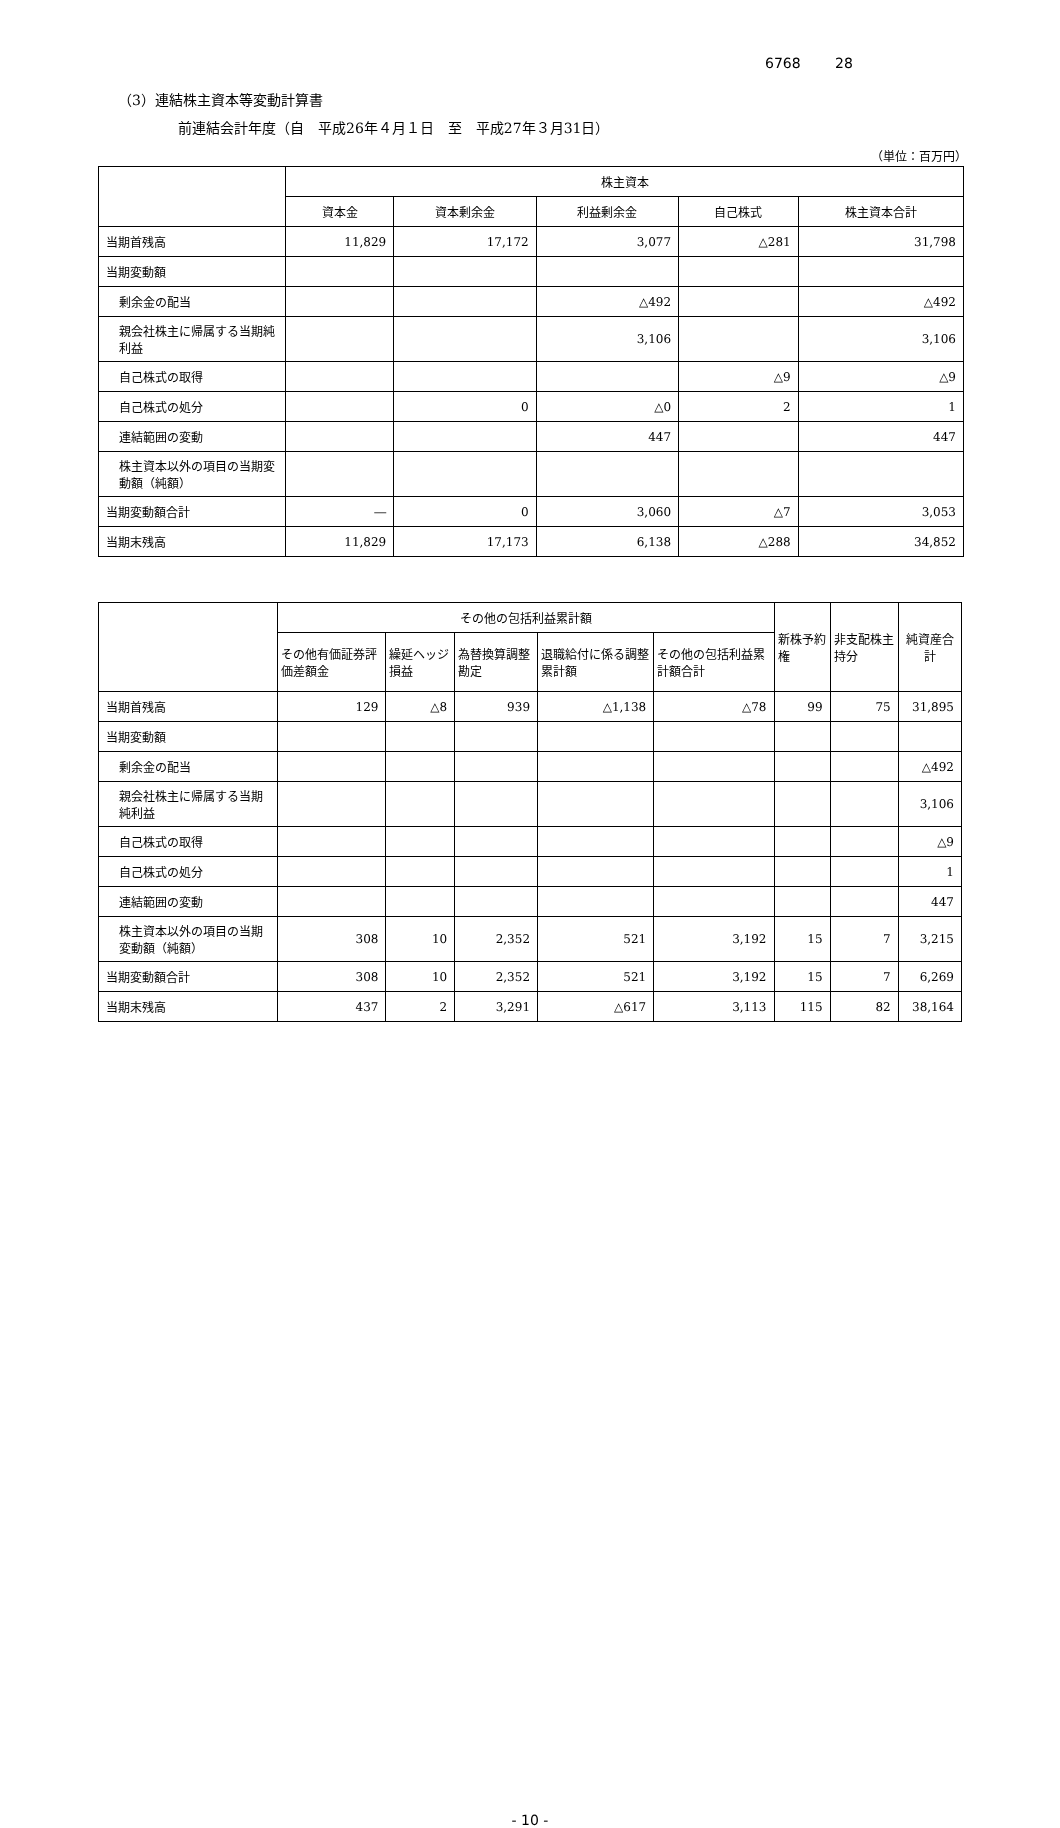6768 28
（3）連結株主資本等変動計算書
前連結会計年度（自　平成26年４月１日　至　平成27年３月31日）
（単位：百万円）
| | 株主資本 | | | | |
| --- | --- | --- | --- | --- | --- |
| | 資本金 | 資本剰余金 | 利益剰余金 | 自己株式 | 株主資本合計 |
| 当期首残高 | 11,829 | 17,172 | 3,077 | △281 | 31,798 |
| 当期変動額 | | | | | |
| 剰余金の配当 | | | △492 | | △492 |
| 親会社株主に帰属する当期純利益 | | | 3,106 | | 3,106 |
| 自己株式の取得 | | | | △9 | △9 |
| 自己株式の処分 | | 0 | △0 | 2 | 1 |
| 連結範囲の変動 | | | 447 | | 447 |
| 株主資本以外の項目の当期変動額（純額） | | | | | |
| 当期変動額合計 | ― | 0 | 3,060 | △7 | 3,053 |
| 当期末残高 | 11,829 | 17,173 | 6,138 | △288 | 34,852 |
| | その他の包括利益累計額 | | | | | 新株予約権 | 非支配株主持分 | 純資産合計 |
| --- | --- | --- | --- | --- | --- | --- | --- | --- |
| | その他有価証券評価差額金 | 繰延ヘッジ損益 | 為替換算調整勘定 | 退職給付に係る調整累計額 | その他の包括利益累計額合計 | | | |
| 当期首残高 | 129 | △8 | 939 | △1,138 | △78 | 99 | 75 | 31,895 |
| 当期変動額 | | | | | | | | |
| 剰余金の配当 | | | | | | | | △492 |
| 親会社株主に帰属する当期純利益 | | | | | | | | 3,106 |
| 自己株式の取得 | | | | | | | | △9 |
| 自己株式の処分 | | | | | | | | 1 |
| 連結範囲の変動 | | | | | | | | 447 |
| 株主資本以外の項目の当期変動額（純額） | 308 | 10 | 2,352 | 521 | 3,192 | 15 | 7 | 3,215 |
| 当期変動額合計 | 308 | 10 | 2,352 | 521 | 3,192 | 15 | 7 | 6,269 |
| 当期末残高 | 437 | 2 | 3,291 | △617 | 3,113 | 115 | 82 | 38,164 |
- 10 -